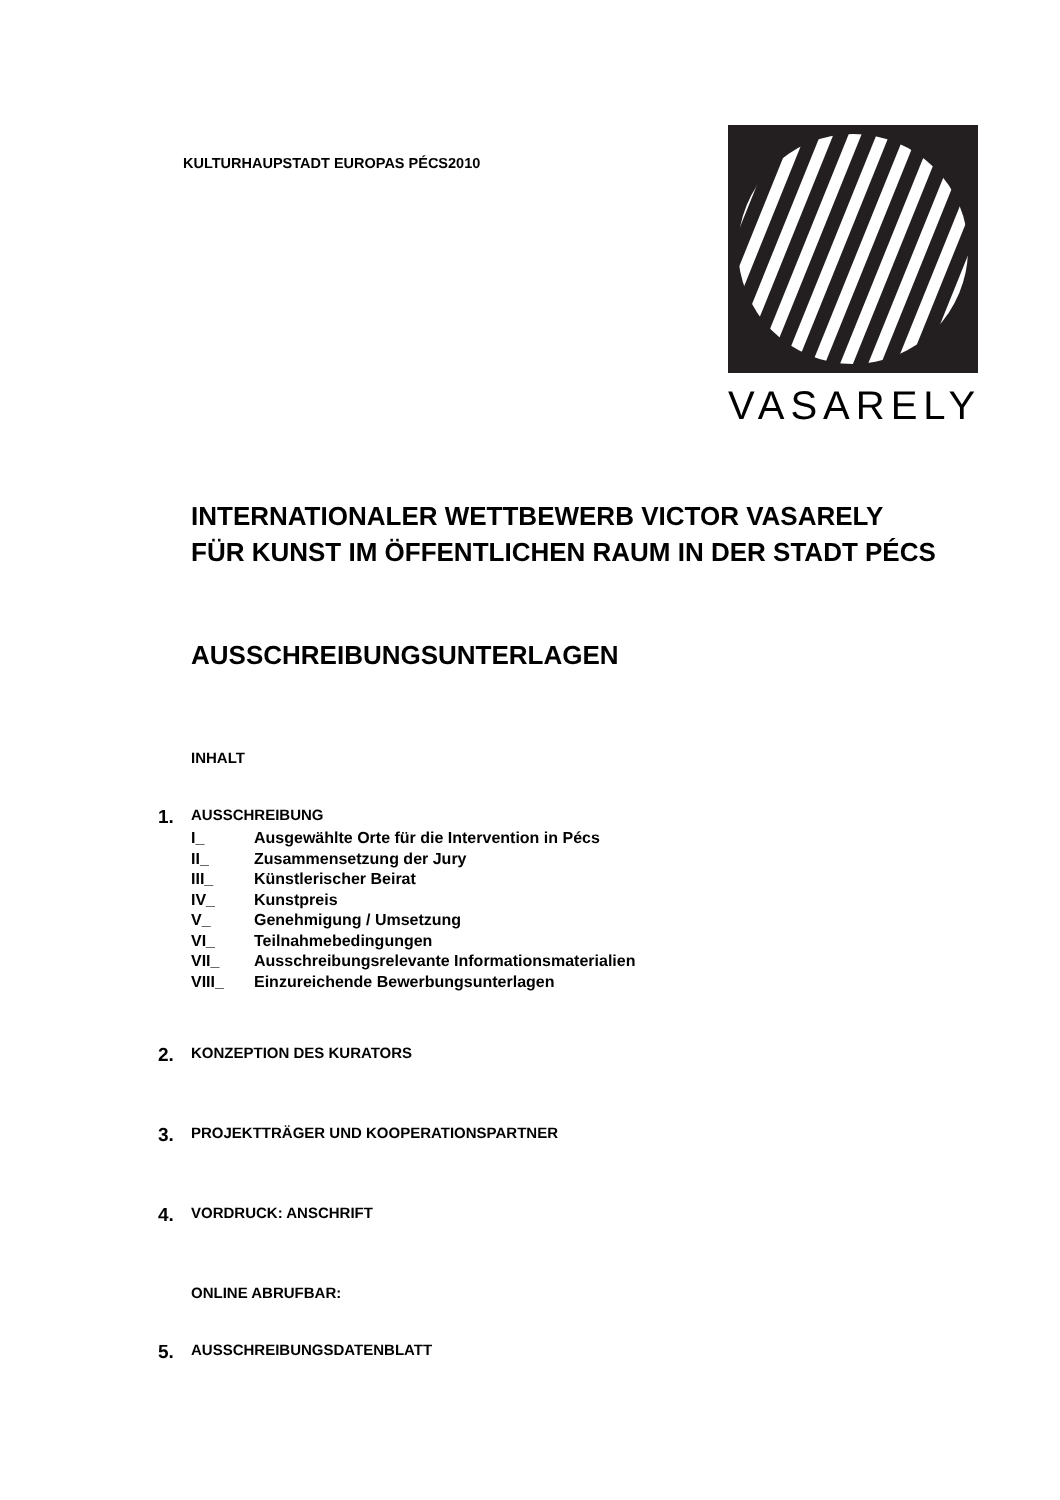KULTURHAUPSTADT EUROPAS PÉCS2010
VASARELY
INTERNATIONALER WETTBEWERB VICTOR VASARELY
FÜR KUNST IM ÖFFENTLICHEN RAUM IN DER STADT PÉCS
AUSSCHREIBUNGSUNTERLAGEN
INHALT
1. AUSSCHREIBUNG
I_ Ausgewählte Orte für die Intervention in Pécs
II_ Zusammensetzung der Jury
III_ Künstlerischer Beirat
IV_ Kunstpreis
V_ Genehmigung / Umsetzung
VI_ Teilnahmebedingungen
VII_ Ausschreibungsrelevante Informationsmaterialien
VIII_ Einzureichende Bewerbungsunterlagen
2. KONZEPTION DES KURATORS
3. PROJEKTTRÄGER UND KOOPERATIONSPARTNER
4. VORDRUCK: ANSCHRIFT
ONLINE ABRUFBAR:
5. AUSSCHREIBUNGSDATENBLATT